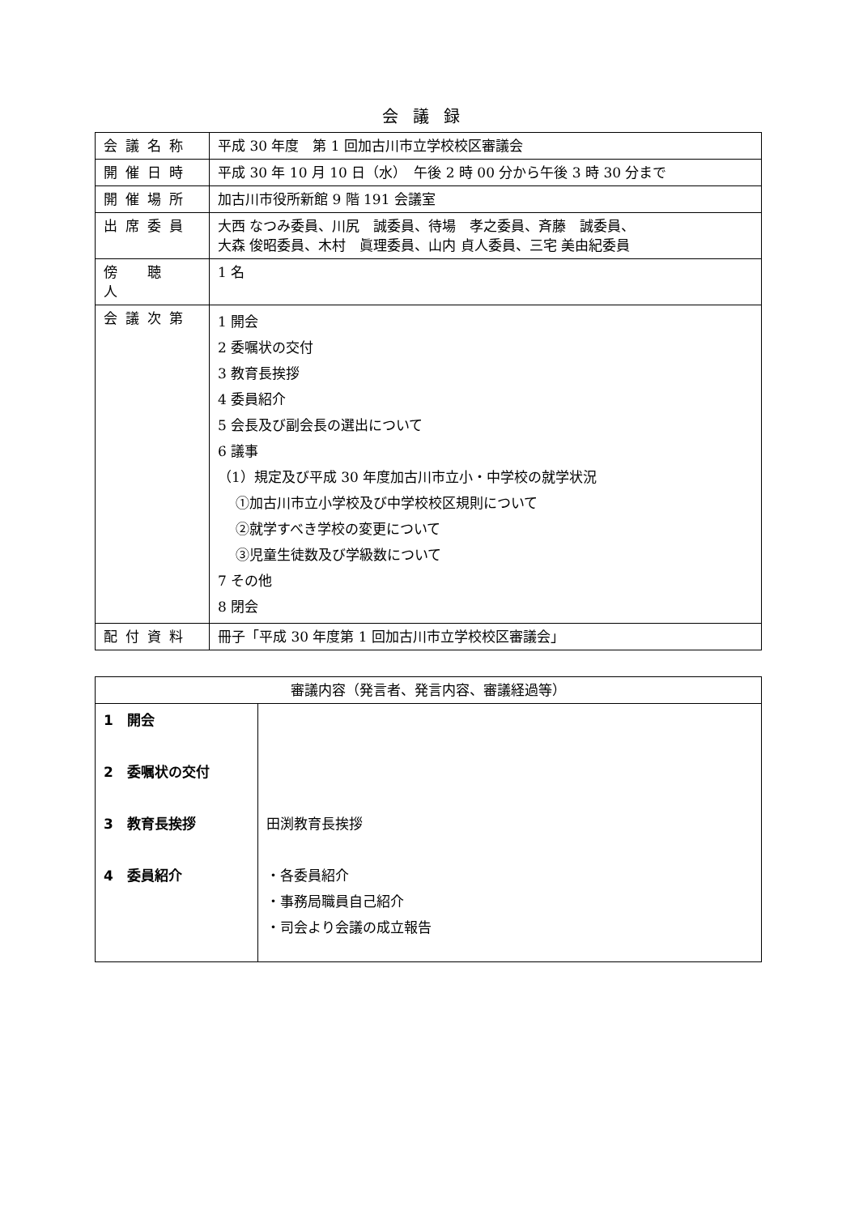会議録
| 会議名称 | 平成 30 年度 第 1 回加古川市立学校校区審議会 |
| 開催日時 | 平成 30 年 10 月 10 日（水） 午後 2 時 00 分から午後 3 時 30 分まで |
| 開催場所 | 加古川市役所新館 9 階 191 会議室 |
| 出席委員 | 大西 なつみ委員、川尻 誠委員、待場 孝之委員、斉藤 誠委員、 大森 俊昭委員、木村 眞理委員、山内 貞人委員、三宅 美由紀委員 |
| 傍 聴 人 | 1 名 |
| 会議次第 | 1 開会 2 委嘱状の交付 3 教育長挨拶 4 委員紹介 5 会長及び副会長の選出について 6 議事 （1）規定及び平成 30 年度加古川市立小・中学校の就学状況 ①加古川市立小学校及び中学校校区規則について ②就学すべき学校の変更について ③児童生徒数及び学級数について 7 その他 8 閉会 |
| 配付資料 | 冊子「平成 30 年度第 1 回加古川市立学校校区審議会」 |
| 審議内容（発言者、発言内容、審議経過等） | |
| --- | --- |
| 1 開会 2 委嘱状の交付 3 教育長挨拶 4 委員紹介 | 田渕教育長挨拶 ・各委員紹介 ・事務局職員自己紹介 ・司会より会議の成立報告 |